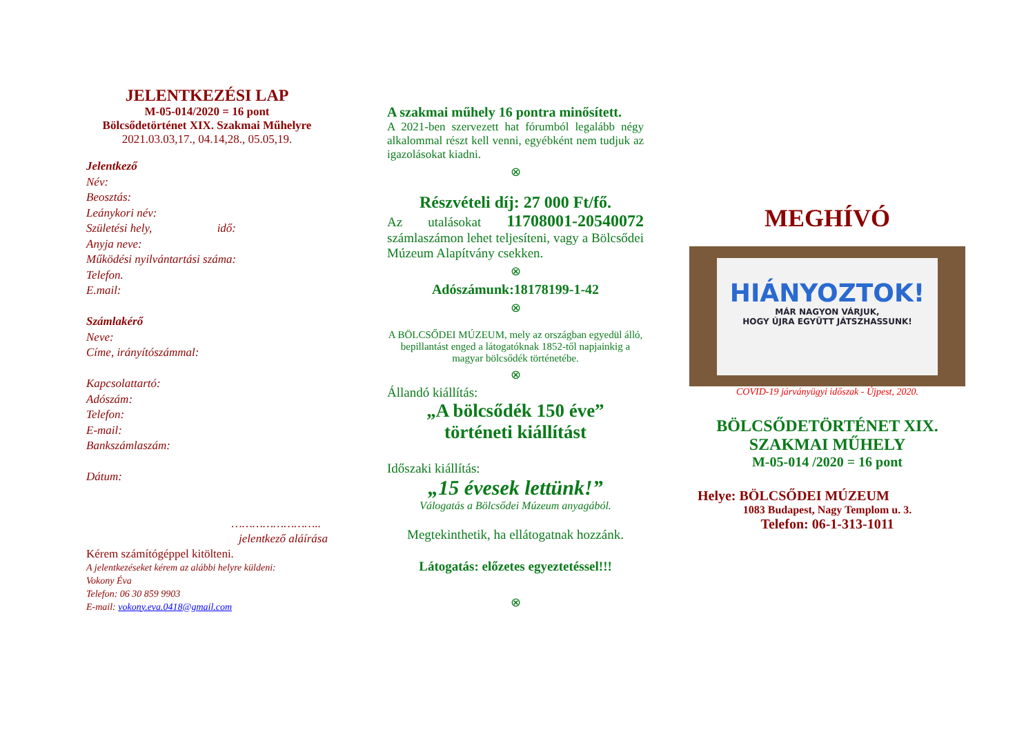JELENTKEZÉSI LAP
M-05-014/2020 = 16 pont
Bölcsődetörténet XIX. Szakmai Műhelyre
2021.03.03,17., 04.14,28., 05.05,19.
Jelentkező
Név:
Beosztás:
Leánykori név:
Születési hely, idő:
Anyja neve:
Működési nyilvántartási száma:
Telefon.
E.mail:
Számlakérő
Neve:
Címe, irányítószámmal:
Kapcsolattartó:
Adószám:
Telefon:
E-mail:
Bankszámlaszám:
Dátum:
……………………..
jelentkező aláírása
Kérem számítógéppel kitölteni.
A jelentkezéseket kérem az alábbi helyre küldeni:
Vokony Éva
Telefon: 06 30 859 9903
E-mail: vokony.eva.0418@gmail.com
A szakmai műhely 16 pontra minősített.
A 2021-ben szervezett hat fórumból legalább négy alkalommal részt kell venni, egyébként nem tudjuk az igazolásokat kiadni.
⊗
Részvételi díj: 27 000 Ft/fő.
Az utalásokat 11708001-20540072 számlaszámon lehet teljesíteni, vagy a Bölcsődei Múzeum Alapítvány csekken.
⊗
Adószámunk:18178199-1-42
⊗
A BÖLCSŐDEI MÚZEUM, mely az országban egyedül álló, bepillantást enged a látogatóknak 1852-től napjainkig a magyar bölcsődék történetébe.
⊗
Állandó kiállítás:
„A bölcsődék 150 éve”
történeti kiállítást
Időszaki kiállítás:
„15 évesek lettünk!”
Válogatás a Bölcsődei Múzeum anyagából.
Megtekinthetik, ha ellátogatnak hozzánk.
Látogatás: előzetes egyeztetéssel!!!
⊗
MEGHÍVÓ
HIÁNYOZTOK!
MÁR NAGYON VÁRJUK,
HOGY ÚJRA EGYÜTT JÁTSZHASSUNK!
COVID-19 járványügyi időszak - Újpest, 2020.
BÖLCSŐDETÖRTÉNET XIX.
SZAKMAI MŰHELY
M-05-014 /2020 = 16 pont
Helye: BÖLCSŐDEI MÚZEUM
1083 Budapest, Nagy Templom u. 3.
Telefon: 06-1-313-1011